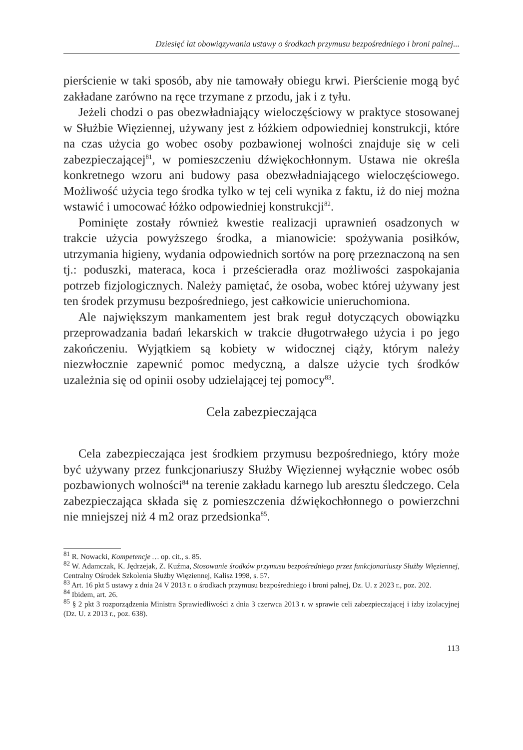Dziesięć lat obowiązywania ustawy o środkach przymusu bezpośredniego i broni palnej...
pierścienie w taki sposób, aby nie tamowały obiegu krwi. Pierścienie mogą być zakładane zarówno na ręce trzymane z przodu, jak i z tyłu.
Jeżeli chodzi o pas obezwładniający wieloczęściowy w praktyce stosowanej w Służbie Więziennej, używany jest z łóżkiem odpowiedniej konstrukcji, które na czas użycia go wobec osoby pozbawionej wolności znajduje się w celi zabezpieczającej<sup>81</sup>, w pomieszczeniu dźwiękochłonnym. Ustawa nie określa konkretnego wzoru ani budowy pasa obezwładniającego wieloczęściowego. Możliwość użycia tego środka tylko w tej celi wynika z faktu, iż do niej można wstawić i umocować łóżko odpowiedniej konstrukcji<sup>82</sup>.
Pominięte zostały również kwestie realizacji uprawnień osadzonych w trakcie użycia powyższego środka, a mianowicie: spożywania posiłków, utrzymania higieny, wydania odpowiednich sortów na porę przeznaczoną na sen tj.: poduszki, materaca, koca i prześcieradła oraz możliwości zaspokajania potrzeb fizjologicznych. Należy pamiętać, że osoba, wobec której używany jest ten środek przymusu bezpośredniego, jest całkowicie unieruchomiona.
Ale największym mankamentem jest brak reguł dotyczących obowiązku przeprowadzania badań lekarskich w trakcie długotrwałego użycia i po jego zakończeniu. Wyjątkiem są kobiety w widocznej ciąży, którym należy niezwłocznie zapewnić pomoc medyczną, a dalsze użycie tych środków uzależnia się od opinii osoby udzielającej tej pomocy<sup>83</sup>.
Cela zabezpieczająca
Cela zabezpieczająca jest środkiem przymusu bezpośredniego, który może być używany przez funkcjonariuszy Służby Więziennej wyłącznie wobec osób pozbawionych wolności<sup>84</sup> na terenie zakładu karnego lub aresztu śledczego. Cela zabezpieczająca składa się z pomieszczenia dźwiękochłonnego o powierzchni nie mniejszej niż 4 m2 oraz przedsionka<sup>85</sup>.
<sup>81</sup> R. Nowacki, Kompetencje … op. cit., s. 85.
<sup>82</sup> W. Adamczak, K. Jędrzejak, Z. Kuźma, Stosowanie środków przymusu bezpośredniego przez funkcjonariuszy Służby Więziennej, Centralny Ośrodek Szkolenia Służby Więziennej, Kalisz 1998, s. 57.
<sup>83</sup> Art. 16 pkt 5 ustawy z dnia 24 V 2013 r. o środkach przymusu bezpośredniego i broni palnej, Dz. U. z 2023 r., poz. 202.
<sup>84</sup> Ibidem, art. 26.
<sup>85</sup> § 2 pkt 3 rozporządzenia Ministra Sprawiedliwości z dnia 3 czerwca 2013 r. w sprawie celi zabezpieczającej i izby izolacyjnej (Dz. U. z 2013 r., poz. 638).
113